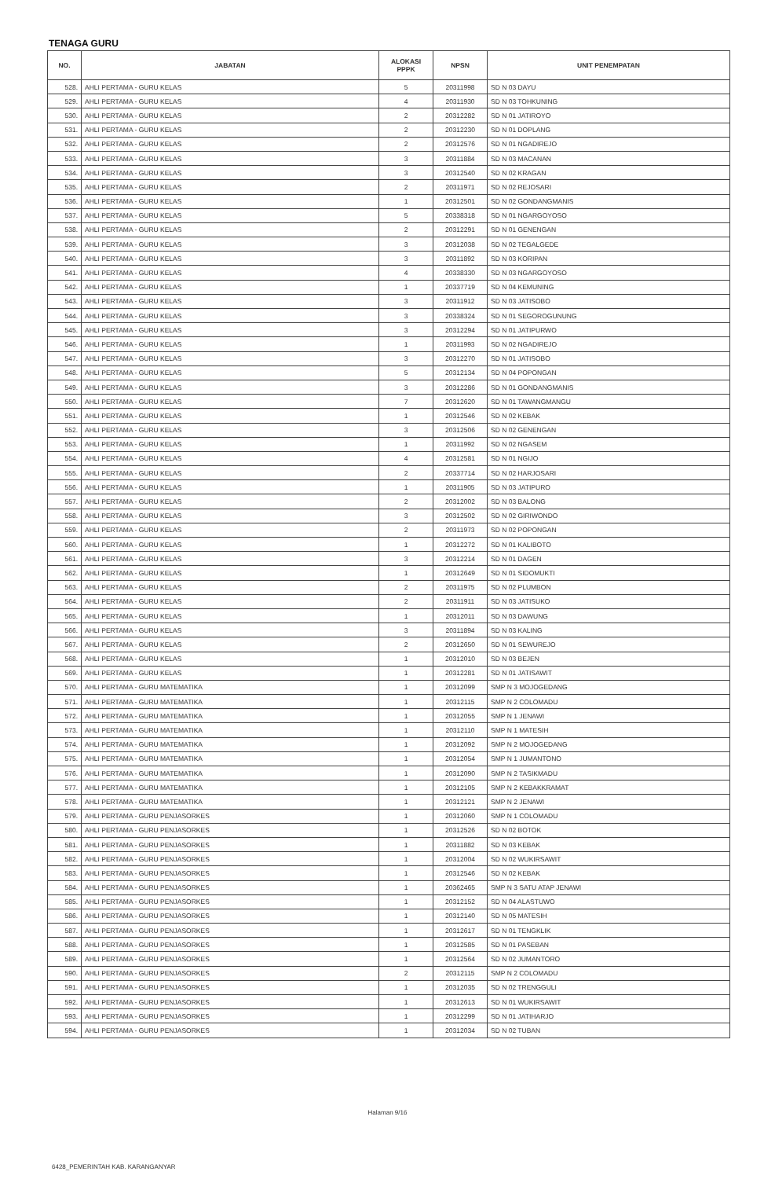TENAGA GURU
| NO. | JABATAN | ALOKASI PPPK | NPSN | UNIT PENEMPATAN |
| --- | --- | --- | --- | --- |
| 528. | AHLI PERTAMA - GURU KELAS | 5 | 20311998 | SD N 03 DAYU |
| 529. | AHLI PERTAMA - GURU KELAS | 4 | 20311930 | SD N 03 TOHKUNING |
| 530. | AHLI PERTAMA - GURU KELAS | 2 | 20312282 | SD N 01 JATIROYO |
| 531. | AHLI PERTAMA - GURU KELAS | 2 | 20312230 | SD N 01 DOPLANG |
| 532. | AHLI PERTAMA - GURU KELAS | 2 | 20312576 | SD N 01 NGADIREJO |
| 533. | AHLI PERTAMA - GURU KELAS | 3 | 20311884 | SD N 03 MACANAN |
| 534. | AHLI PERTAMA - GURU KELAS | 3 | 20312540 | SD N 02 KRAGAN |
| 535. | AHLI PERTAMA - GURU KELAS | 2 | 20311971 | SD N 02 REJOSARI |
| 536. | AHLI PERTAMA - GURU KELAS | 1 | 20312501 | SD N 02 GONDANGMANIS |
| 537. | AHLI PERTAMA - GURU KELAS | 5 | 20338318 | SD N 01 NGARGOYOSO |
| 538. | AHLI PERTAMA - GURU KELAS | 2 | 20312291 | SD N 01 GENENGAN |
| 539. | AHLI PERTAMA - GURU KELAS | 3 | 20312038 | SD N 02 TEGALGEDE |
| 540. | AHLI PERTAMA - GURU KELAS | 3 | 20311892 | SD N 03 KORIPAN |
| 541. | AHLI PERTAMA - GURU KELAS | 4 | 20338330 | SD N 03 NGARGOYOSO |
| 542. | AHLI PERTAMA - GURU KELAS | 1 | 20337719 | SD N 04 KEMUNING |
| 543. | AHLI PERTAMA - GURU KELAS | 3 | 20311912 | SD N 03 JATISOBO |
| 544. | AHLI PERTAMA - GURU KELAS | 3 | 20338324 | SD N 01 SEGOROGUNUNG |
| 545. | AHLI PERTAMA - GURU KELAS | 3 | 20312294 | SD N 01 JATIPURWO |
| 546. | AHLI PERTAMA - GURU KELAS | 1 | 20311993 | SD N 02 NGADIREJO |
| 547. | AHLI PERTAMA - GURU KELAS | 3 | 20312270 | SD N 01 JATISOBO |
| 548. | AHLI PERTAMA - GURU KELAS | 5 | 20312134 | SD N 04 POPONGAN |
| 549. | AHLI PERTAMA - GURU KELAS | 3 | 20312286 | SD N 01 GONDANGMANIS |
| 550. | AHLI PERTAMA - GURU KELAS | 7 | 20312620 | SD N 01 TAWANGMANGU |
| 551. | AHLI PERTAMA - GURU KELAS | 1 | 20312546 | SD N 02 KEBAK |
| 552. | AHLI PERTAMA - GURU KELAS | 3 | 20312506 | SD N 02 GENENGAN |
| 553. | AHLI PERTAMA - GURU KELAS | 1 | 20311992 | SD N 02 NGASEM |
| 554. | AHLI PERTAMA - GURU KELAS | 4 | 20312581 | SD N 01 NGIJO |
| 555. | AHLI PERTAMA - GURU KELAS | 2 | 20337714 | SD N 02 HARJOSARI |
| 556. | AHLI PERTAMA - GURU KELAS | 1 | 20311905 | SD N 03 JATIPURO |
| 557. | AHLI PERTAMA - GURU KELAS | 2 | 20312002 | SD N 03 BALONG |
| 558. | AHLI PERTAMA - GURU KELAS | 3 | 20312502 | SD N 02 GIRIWONDO |
| 559. | AHLI PERTAMA - GURU KELAS | 2 | 20311973 | SD N 02 POPONGAN |
| 560. | AHLI PERTAMA - GURU KELAS | 1 | 20312272 | SD N 01 KALIBOTO |
| 561. | AHLI PERTAMA - GURU KELAS | 3 | 20312214 | SD N 01 DAGEN |
| 562. | AHLI PERTAMA - GURU KELAS | 1 | 20312649 | SD N 01 SIDOMUKTI |
| 563. | AHLI PERTAMA - GURU KELAS | 2 | 20311975 | SD N 02 PLUMBON |
| 564. | AHLI PERTAMA - GURU KELAS | 2 | 20311911 | SD N 03 JATISUKO |
| 565. | AHLI PERTAMA - GURU KELAS | 1 | 20312011 | SD N 03 DAWUNG |
| 566. | AHLI PERTAMA - GURU KELAS | 3 | 20311894 | SD N 03 KALING |
| 567. | AHLI PERTAMA - GURU KELAS | 2 | 20312650 | SD N 01 SEWUREJO |
| 568. | AHLI PERTAMA - GURU KELAS | 1 | 20312010 | SD N 03 BEJEN |
| 569. | AHLI PERTAMA - GURU KELAS | 1 | 20312281 | SD N 01 JATISAWIT |
| 570. | AHLI PERTAMA - GURU MATEMATIKA | 1 | 20312099 | SMP N 3 MOJOGEDANG |
| 571. | AHLI PERTAMA - GURU MATEMATIKA | 1 | 20312115 | SMP N 2 COLOMADU |
| 572. | AHLI PERTAMA - GURU MATEMATIKA | 1 | 20312055 | SMP N 1 JENAWI |
| 573. | AHLI PERTAMA - GURU MATEMATIKA | 1 | 20312110 | SMP N 1 MATESIH |
| 574. | AHLI PERTAMA - GURU MATEMATIKA | 1 | 20312092 | SMP N 2 MOJOGEDANG |
| 575. | AHLI PERTAMA - GURU MATEMATIKA | 1 | 20312054 | SMP N 1 JUMANTONO |
| 576. | AHLI PERTAMA - GURU MATEMATIKA | 1 | 20312090 | SMP N 2 TASIKMADU |
| 577. | AHLI PERTAMA - GURU MATEMATIKA | 1 | 20312105 | SMP N 2 KEBAKKRAMAT |
| 578. | AHLI PERTAMA - GURU MATEMATIKA | 1 | 20312121 | SMP N 2 JENAWI |
| 579. | AHLI PERTAMA - GURU PENJASORKES | 1 | 20312060 | SMP N 1 COLOMADU |
| 580. | AHLI PERTAMA - GURU PENJASORKES | 1 | 20312526 | SD N 02 BOTOK |
| 581. | AHLI PERTAMA - GURU PENJASORKES | 1 | 20311882 | SD N 03 KEBAK |
| 582. | AHLI PERTAMA - GURU PENJASORKES | 1 | 20312004 | SD N 02 WUKIRSAWIT |
| 583. | AHLI PERTAMA - GURU PENJASORKES | 1 | 20312546 | SD N 02 KEBAK |
| 584. | AHLI PERTAMA - GURU PENJASORKES | 1 | 20362465 | SMP N 3 SATU ATAP JENAWI |
| 585. | AHLI PERTAMA - GURU PENJASORKES | 1 | 20312152 | SD N 04 ALASTUWO |
| 586. | AHLI PERTAMA - GURU PENJASORKES | 1 | 20312140 | SD N 05 MATESIH |
| 587. | AHLI PERTAMA - GURU PENJASORKES | 1 | 20312617 | SD N 01 TENGKLIK |
| 588. | AHLI PERTAMA - GURU PENJASORKES | 1 | 20312585 | SD N 01 PASEBAN |
| 589. | AHLI PERTAMA - GURU PENJASORKES | 1 | 20312564 | SD N 02 JUMANTORO |
| 590. | AHLI PERTAMA - GURU PENJASORKES | 2 | 20312115 | SMP N 2 COLOMADU |
| 591. | AHLI PERTAMA - GURU PENJASORKES | 1 | 20312035 | SD N 02 TRENGGULI |
| 592. | AHLI PERTAMA - GURU PENJASORKES | 1 | 20312613 | SD N 01 WUKIRSAWIT |
| 593. | AHLI PERTAMA - GURU PENJASORKES | 1 | 20312299 | SD N 01 JATIHARJO |
| 594. | AHLI PERTAMA - GURU PENJASORKES | 1 | 20312034 | SD N 02 TUBAN |
Halaman 9/16
6428_PEMERINTAH KAB. KARANGANYAR